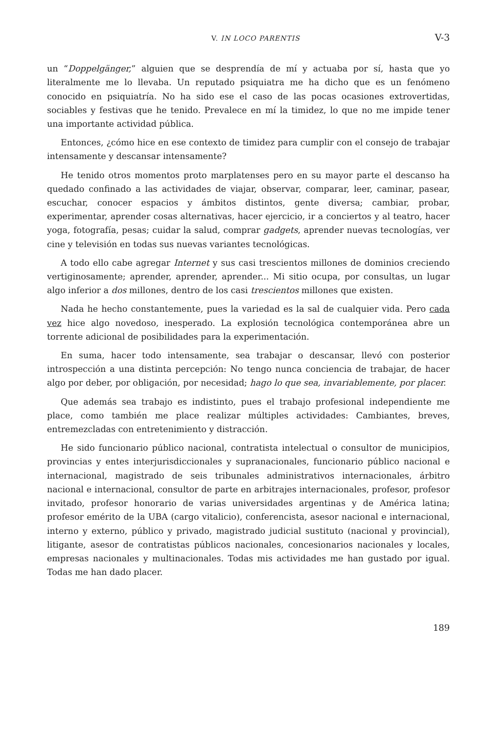V. IN LOCO PARENTIS V-3
un “Doppelgänger,” alguien que se desprendía de mí y actuaba por sí, hasta que yo literalmente me lo llevaba. Un reputado psiquiatra me ha dicho que es un fenómeno conocido en psiquiatría. No ha sido ese el caso de las pocas ocasiones extrovertidas, sociables y festivas que he tenido. Prevalece en mí la timidez, lo que no me impide tener una importante actividad pública.
Entonces, ¿cómo hice en ese contexto de timidez para cumplir con el consejo de trabajar intensamente y descansar intensamente?
He tenido otros momentos proto marplatenses pero en su mayor parte el descanso ha quedado confinado a las actividades de viajar, observar, comparar, leer, caminar, pasear, escuchar, conocer espacios y ámbitos distintos, gente diversa; cambiar, probar, experimentar, aprender cosas alternativas, hacer ejercicio, ir a conciertos y al teatro, hacer yoga, fotografía, pesas; cuidar la salud, comprar gadgets, aprender nuevas tecnologías, ver cine y televisión en todas sus nuevas variantes tecnológicas.
A todo ello cabe agregar Internet y sus casi trescientos millones de dominios creciendo vertiginosamente; aprender, aprender, aprender... Mi sitio ocupa, por consultas, un lugar algo inferior a dos millones, dentro de los casi trescientos millones que existen.
Nada he hecho constantemente, pues la variedad es la sal de cualquier vida. Pero cada vez hice algo novedoso, inesperado. La explosión tecnológica contemporánea abre un torrente adicional de posibilidades para la experimentación.
En suma, hacer todo intensamente, sea trabajar o descansar, llevó con posterior introspección a una distinta percepción: No tengo nunca conciencia de trabajar, de hacer algo por deber, por obligación, por necesidad; hago lo que sea, invariablemente, por placer.
Que además sea trabajo es indistinto, pues el trabajo profesional independiente me place, como también me place realizar múltiples actividades: Cambiantes, breves, entremezcladas con entretenimiento y distracción.
He sido funcionario público nacional, contratista intelectual o consultor de municipios, provincias y entes interjurisdiccionales y supranacionales, funcionario público nacional e internacional, magistrado de seis tribunales administrativos internacionales, árbitro nacional e internacional, consultor de parte en arbitrajes internacionales, profesor, profesor invitado, profesor honorario de varias universidades argentinas y de América latina; profesor emérito de la UBA (cargo vitalicio), conferencista, asesor nacional e internacional, interno y externo, público y privado, magistrado judicial sustituto (nacional y provincial), litigante, asesor de contratistas públicos nacionales, concesionarios nacionales y locales, empresas nacionales y multinacionales. Todas mis actividades me han gustado por igual. Todas me han dado placer.
189